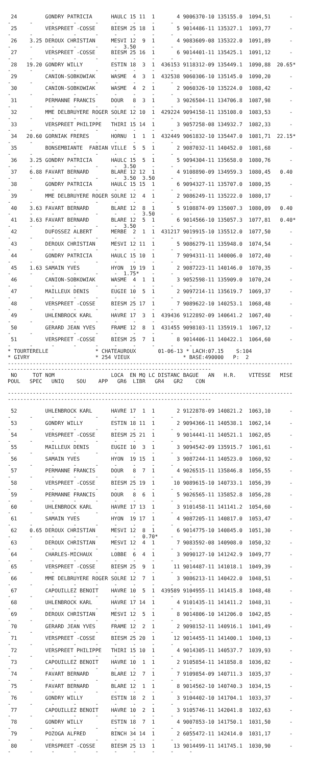24         GONDRY PATRICIA      HAULC 15 11  1       4 9006370-10 135155.0  1094,51      -
-      -      -      -      -     -     -     -     -     -
 25         VERSPREET -COSSE     BIESM 25 18  1       5 9014486-11 135327.1  1093,77      -
-      -      -      -      -     -     -     -     -     -
 26    3.25 DEROUX CHRISTIAN     MESVI 12  9  1       4 9083609-08 135322.0  1091,89      -
-      -      -      -      -     -  3.50     -     -     -
 27         VERSPREET -COSSE     BIESM 25 16  1       6 9014401-11 135425.1  1091,12      -
-      -      -      -      -     -     -     -     -     -
 28   19.20 GONDRY WILLY         ESTIN 18  3  1  436153 9118312-09 135449.1  1090,88  20.65*
-      -      -      -      -     -     -     -     -     -
 29         CANION-SOBKOWIAK     WASME  4  3  1  432538 9060306-10 135145.0  1090,20      -
-      -      -      -      -     -     -     -     -     -
 30         CANION-SOBKOWIAK     WASME  4  2  1       2 9060326-10 135224.0  1088,42      -
-      -      -      -      -     -     -     -     -     -
 31         PERMANNE FRANCIS     DOUR   8  3  1       3 9026504-11 134706.8  1087,98      -
-      -      -      -      -     -     -     -     -     -
 32         MME DELBRUYERE ROGER SOLRE 12 10  1  429224 9094158-11 135108.0  1083,53      -
-      -      -      -      -     -     -     -     -     -
 33         VERSPREET PHILIPPE   THIRI 15 14  1       3 9057258-08 134932.7  1082,33      -
-      -      -      -      -     -     -     -     -     -
 34   20.60 GORNIAK FRERES       HORNU  1  1  1  432449 9061832-10 135447.0  1081,71  22.15*
-      -      -      -      -     -     -     -     -     -
 35         BONSEMBIANTE  FABIAN VILLE  5  5  1       2 9087032-11 140452.0  1081,68      -
-      -      -      -      -     -     -     -     -     -
 36    3.25 GONDRY PATRICIA      HAULC 15  5  1       5 9094304-11 135658.0  1080,76      -
-      -      -      -      -     -  3.50     -     -     -
 37    6.88 FAVART BERNARD       BLARE 12 12  1       4 9108890-09 134959.3  1080,45   0.40
-      -      -      -      -     -  3.50  3.50     -     -
 38         GONDRY PATRICIA      HAULC 15 15  1       6 9094327-11 135707.0  1080,35      -
-      -      -      -      -     -     -     -     -     -
 39         MME DELBRUYERE ROGER SOLRE 12  4  1       2 9086249-11 135222.0  1080,17      -
-      -      -      -      -     -     -     -     -     -
 40    3.63 FAVART BERNARD       BLARE 12  8  1       5 9108874-09 135007.3  1080,09   0.40
-      -      -      -      -     -     -  3.50     -     -
 41    3.63 FAVART BERNARD       BLARE 12  5  1       6 9014566-10 135057.3  1077,81   0.40*
-      -      -      -      -     -  3.50     -     -     -
 42         DUFOSSEZ ALBERT      MERBE  2  1  1  431217 9019915-10 135512.0  1077,50      -
-      -      -      -      -     -     -     -     -     -
 43         DEROUX CHRISTIAN     MESVI 12 11  1       5 9086279-11 135948.0  1074,54      -
-      -      -      -      -     -     -     -     -     -
 44         GONDRY PATRICIA      HAULC 15 10  1       7 9094311-11 140006.0  1072,40      -
-      -      -      -      -     -     -     -     -     -
 45    1.63 SAMAIN YVES          HYON  19 19  1       2 9087223-11 140146.0  1070,35      -
-      -      -      -      -     -  1.75*    -     -     -
 46         CANION-SOBKOWIAK     WASME  4  1  1       3 9052598-11 135909.0  1070,24      -
-      -      -      -      -     -     -     -     -     -
 47         MAILLEUX DENIS       EUGIE 10  5  1       2 9097214-11 135619.7  1069,37      -
-      -      -      -      -     -     -     -     -     -
 48         VERSPREET -COSSE     BIESM 25 17  1       7 9089622-10 140253.1  1068,48      -
-      -      -      -      -     -     -     -     -     -
 49         UHLENBROCK KARL      HAVRE 17  3  1  439436 9122892-09 140641.2  1067,40      -
-      -      -      -      -     -     -     -     -     -
 50         GERARD JEAN YVES     FRAME 12  8  1  431455 9098103-11 135919.1  1067,12      -
-      -      -      -      -     -     -     -     -     -
 51         VERSPREET -COSSE     BIESM 25  7  1       8 9014406-11 140422.1  1064,60      -
-      -      -      -      -     -     -     -     -     -
* TOURTERELLE               * CHATEAUROUX       01-06-13 * LACH:07.15    S:104
* GIVRY                     * 254 VIEUX                 * BASE:490000   P:  2
-------------------------------------------------------------------------------------------
-----------------------------------------------------------------
 NO     TOT NOM                  LOCA  EN MQ LC DISTANC BAGUE   AN   H.R.    VITESSE   MISE
POUL   SPEC   UNIQ    SOU    APP   GR6  LIBR   GR4   GR2    CON

-------------------------------------------------------------------------------------------
-----------------------------------------------------------------

 52         UHLENBROCK KARL      HAVRE 17  1  1       2 9122878-09 140821.2  1063,10      -
-      -      -      -      -     -     -     -     -     -
 53         GONDRY WILLY         ESTIN 18 11  1       2 9094366-11 140538.1  1062,14      -
-      -      -      -      -     -     -     -     -     -
 54         VERSPREET -COSSE     BIESM 25 21  1       9 9014441-11 140521.1  1062,05      -
-      -      -      -      -     -     -     -     -     -
 55         MAILLEUX DENIS       EUGIE 10  3  1       3 9094542-09 135915.7  1061,61      -
-      -      -      -      -     -     -     -     -     -
 56         SAMAIN YVES          HYON  19 15  1       3 9087244-11 140523.0  1060,92      -
-      -      -      -      -     -     -     -     -     -
 57         PERMANNE FRANCIS     DOUR   8  7  1       4 9026515-11 135846.8  1056,55      -
-      -      -      -      -     -     -     -     -     -
 58         VERSPREET -COSSE     BIESM 25 19  1      10 9089615-10 140733.1  1056,39      -
-      -      -      -      -     -     -     -     -     -
 59         PERMANNE FRANCIS     DOUR   8  6  1       5 9026565-11 135852.8  1056,28      -
-      -      -      -      -     -     -     -     -     -
 60         UHLENBROCK KARL      HAVRE 17 13  1       3 9101458-11 141141.2  1054,60      -
-      -      -      -      -     -     -     -     -     -
 61         SAMAIN YVES          HYON  19 17  1       4 9087205-11 140817.0  1053,47      -
-      -      -      -      -     -     -     -     -     -
 62    0.65 DEROUX CHRISTIAN     MESVI 12  8  1       6 9014775-10 140845.0  1051,30      -
-      -      -      -      -     -     -  0.70*    -     -
 63         DEROUX CHRISTIAN     MESVI 12  4  1       7 9083592-08 140908.0  1050,32      -
-      -      -      -      -     -     -     -     -     -
 64         CHARLES-MICHAUX      LOBBE  6  4  1       3 9090127-10 141242.9  1049,77      -
-      -      -      -      -     -     -     -     -     -
 65         VERSPREET -COSSE     BIESM 25  9  1      11 9014487-11 141018.1  1049,39      -
-      -      -      -      -     -     -     -     -     -
 66         MME DELBRUYERE ROGER SOLRE 12  7  1       3 9086213-11 140422.0  1048,51      -
-      -      -      -      -     -     -     -     -     -
 67         CAPOUILLEZ BENOIT    HAVRE 10  5  1  439589 9104955-11 141415.8  1048,48      -
-      -      -      -      -     -     -     -     -     -
 68         UHLENBROCK KARL      HAVRE 17 14  1       4 9101435-11 141411.2  1048,31      -
-      -      -      -      -     -     -     -     -     -
 69         DEROUX CHRISTIAN     MESVI 12  5  1       8 9014806-10 141206.0  1042,85      -
-      -      -      -      -     -     -     -     -     -
 70         GERARD JEAN YVES     FRAME 12  2  1       2 9098152-11 140916.1  1041,49      -
-      -      -      -      -     -     -     -     -     -
 71         VERSPREET -COSSE     BIESM 25 20  1      12 9014455-11 141400.1  1040,13      -
-      -      -      -      -     -     -     -     -     -
 72         VERSPREET PHILIPPE   THIRI 15 10  1       4 9014305-11 140537.7  1039,93      -
-      -      -      -      -     -     -     -     -     -
 73         CAPOUILLEZ BENOIT    HAVRE 10  1  1       2 9105854-11 141858.8  1036,82      -
-      -      -      -      -     -     -     -     -     -
 74         FAVART BERNARD       BLARE 12  7  1       7 9109854-09 140711.3  1035,37      -
-      -      -      -      -     -     -     -     -     -
 75         FAVART BERNARD       BLARE 12  1  1       8 9014562-10 140740.3  1034,15      -
-      -      -      -      -     -     -     -     -     -
 76         GONDRY WILLY         ESTIN 18  2  1       3 9104402-10 141704.1  1033,37      -
-      -      -      -      -     -     -     -     -     -
 77         CAPOUILLEZ BENOIT    HAVRE 10  2  1       3 9105746-11 142041.8  1032,63      -
-      -      -      -      -     -     -     -     -     -
 78         GONDRY WILLY         ESTIN 18  7  1       4 9007853-10 141750.1  1031,50      -
-      -      -      -      -     -     -     -     -     -
 79         POZOGA ALFRED        BINCH 34 14  1       2 6055472-11 142414.0  1031,17      -
-      -      -      -      -     -     -     -     -     -
 80         VERSPREET -COSSE     BIESM 25 13  1      13 9014499-11 141745.1  1030,90      -
-      -      -      -      -     -     -     -     -     -